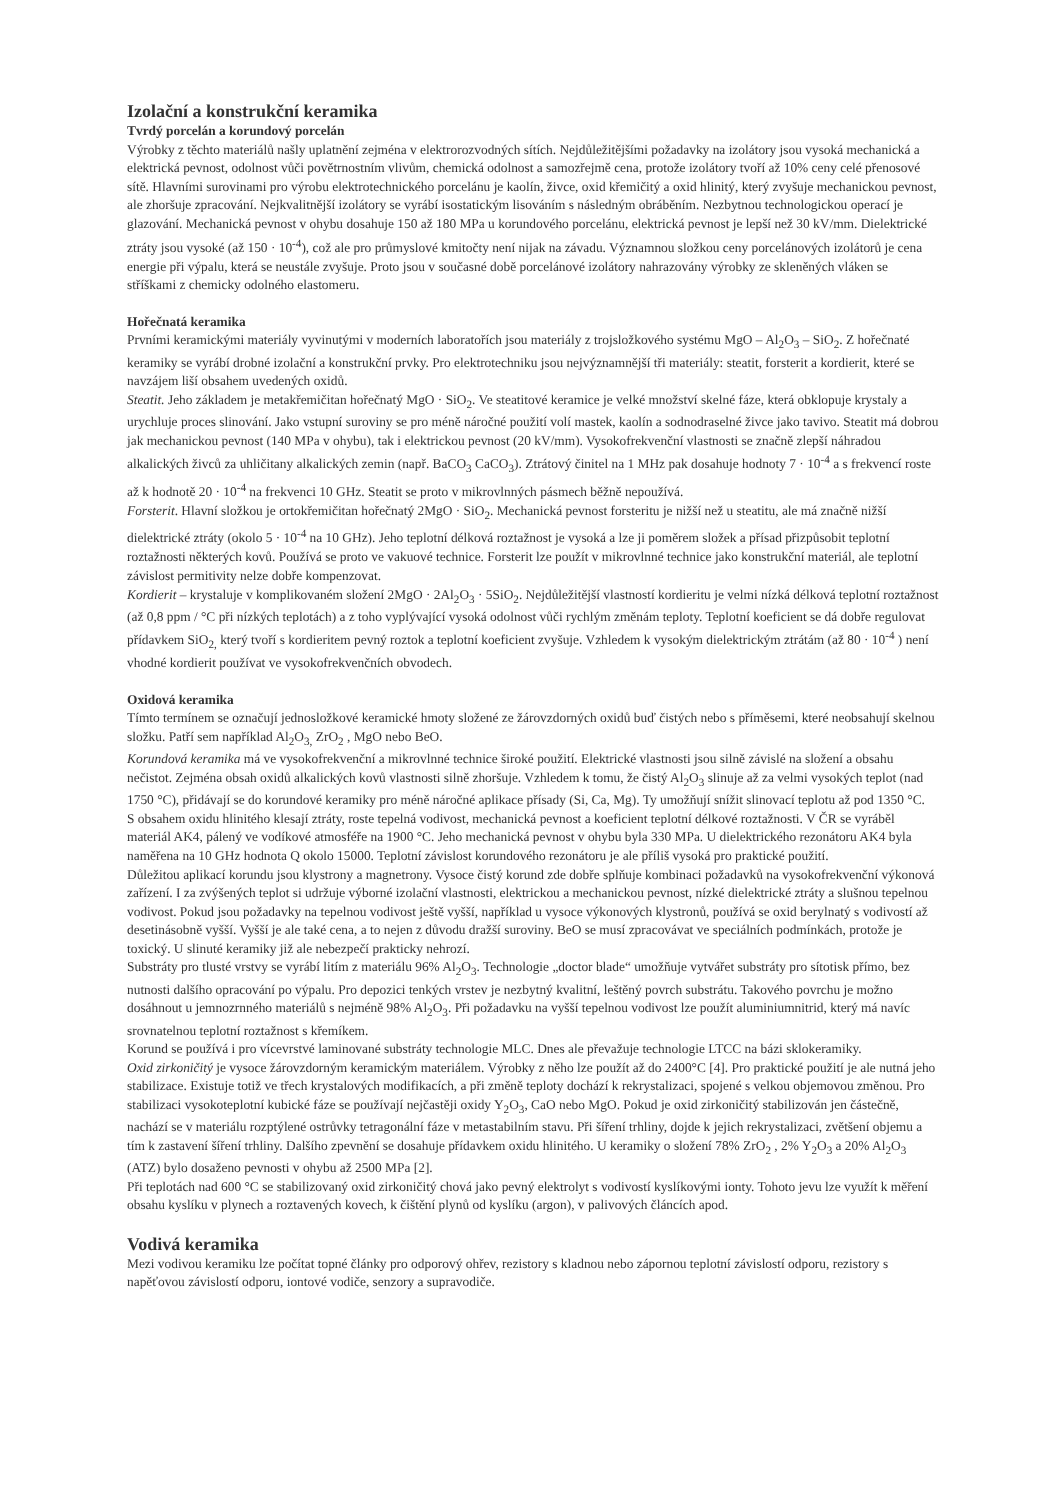Izolační a konstrukční keramika
Tvrdý porcelán a korundový porcelán
Výrobky z těchto materiálů našly uplatnění zejména v elektrorozvodných sítích. Nejdůležitějšími požadavky na izolátory jsou vysoká mechanická a elektrická pevnost, odolnost vůči povětrnostním vlivům, chemická odolnost a samozřejmě cena, protože izolátory tvoří až 10% ceny celé přenosové sítě. Hlavními surovinami pro výrobu elektrotechnického porcelánu je kaolín, živce, oxid křemičitý a oxid hlinitý, který zvyšuje mechanickou pevnost, ale zhoršuje zpracování. Nejkvalitnější izolátory se vyrábí isostatickým lisováním s následným obráběním. Nezbytnou technologickou operací je glazování. Mechanická pevnost v ohybu dosahuje 150 až 180 MPa u korundového porcelánu, elektrická pevnost je lepší než 30 kV/mm. Dielektrické ztráty jsou vysoké (až 150 · 10<sup>-4</sup>), což ale pro průmyslové kmitočty není nijak na závadu. Významnou složkou ceny porcelánových izolátorů je cena energie při výpalu, která se neustále zvyšuje. Proto jsou v současné době porcelánové izolátory nahrazovány výrobky ze skleněných vláken se stříškami z chemicky odolného elastomeru.
Hořečnatá keramika
Prvními keramickými materiály vyvinutými v moderních laboratořích jsou materiály z trojsložkového systému MgO – Al<sub>2</sub>O<sub>3</sub> – SiO<sub>2</sub>. Z hořečnaté keramiky se vyrábí drobné izolační a konstrukční prvky. Pro elektrotechniku jsou nejvýznamnější tři materiály: steatit, forsterit a kordierit, které se navzájem liší obsahem uvedených oxidů.
Steatit. Jeho základem je metakřemičitan hořečnatý MgO · SiO<sub>2</sub>. Ve steatitové keramice je velké množství skelné fáze, která obklopuje krystaly a urychluje proces slinování. Jako vstupní suroviny se pro méně náročné použití volí mastek, kaolín a sodnodraselné živce jako tavivo. Steatit má dobrou jak mechanickou pevnost (140 MPa v ohybu), tak i elektrickou pevnost (20 kV/mm). Vysokofrekvenční vlastnosti se značně zlepší náhradou alkalických živců za uhličitany alkalických zemin (např. BaCO<sub>3</sub> CaCO<sub>3</sub>). Ztrátový činitel na 1 MHz pak dosahuje hodnoty 7 · 10<sup>-4</sup> a s frekvencí roste až k hodnotě 20 · 10<sup>-4</sup> na frekvenci 10 GHz. Steatit se proto v mikrovlnných pásmech běžně nepoužívá.
Forsterit. Hlavní složkou je ortokřemičitan hořečnatý 2MgO · SiO<sub>2</sub>. Mechanická pevnost forsteritu je nižší než u steatitu, ale má značně nižší dielektrické ztráty (okolo 5 · 10<sup>-4</sup> na 10 GHz). Jeho teplotní délková roztažnost je vysoká a lze ji poměrem složek a přísad přizpůsobit teplotní roztažnosti některých kovů. Používá se proto ve vakuové technice. Forsterit lze použít v mikrovlnné technice jako konstrukční materiál, ale teplotní závislost permitivity nelze dobře kompenzovat.
Kordierit – krystaluje v komplikovaném složení 2MgO · 2Al<sub>2</sub>O<sub>3</sub> · 5SiO<sub>2</sub>. Nejdůležitější vlastností kordieritu je velmi nízká délková teplotní roztažnost (až 0,8 ppm / °C při nízkých teplotách) a z toho vyplývající vysoká odolnost vůči rychlým změnám teploty. Teplotní koeficient se dá dobře regulovat přídavkem SiO<sub>2,</sub> který tvoří s kordieritem pevný roztok a teplotní koeficient zvyšuje. Vzhledem k vysokým dielektrickým ztrátám (až 80 · 10<sup>-4</sup> ) není vhodné kordierit používat ve vysokofrekvenčních obvodech.
Oxidová keramika
Tímto termínem se označují jednosložkové keramické hmoty složené ze žárovzdorných oxidů buď čistých nebo s příměsemi, které neobsahují skelnou složku. Patří sem například Al<sub>2</sub>O<sub>3,</sub> ZrO<sub>2</sub> , MgO nebo BeO.
Korundová keramika má ve vysokofrekvenční a mikrovlnné technice široké použití. Elektrické vlastnosti jsou silně závislé na složení a obsahu nečistot. Zejména obsah oxidů alkalických kovů vlastnosti silně zhoršuje. Vzhledem k tomu, že čistý Al<sub>2</sub>O<sub>3</sub> slinuje až za velmi vysokých teplot (nad 1750 °C), přidávají se do korundové keramiky pro méně náročné aplikace přísady (Si, Ca, Mg). Ty umožňují snížit slinovací teplotu až pod 1350 °C.
S obsahem oxidu hlinitého klesají ztráty, roste tepelná vodivost, mechanická pevnost a koeficient teplotní délkové roztažnosti. V ČR se vyráběl materiál AK4, pálený ve vodíkové atmosféře na 1900 °C. Jeho mechanická pevnost v ohybu byla 330 MPa. U dielektrického rezonátoru AK4 byla naměřena na 10 GHz hodnota Q okolo 15000. Teplotní závislost korundového rezonátoru je ale příliš vysoká pro praktické použití.
Důležitou aplikací korundu jsou klystrony a magnetrony. Vysoce čistý korund zde dobře splňuje kombinaci požadavků na vysokofrekvenční výkonová zařízení. I za zvýšených teplot si udržuje výborné izolační vlastnosti, elektrickou a mechanickou pevnost, nízké dielektrické ztráty a slušnou tepelnou vodivost. Pokud jsou požadavky na tepelnou vodivost ještě vyšší, například u vysoce výkonových klystronů, používá se oxid berylnatý s vodivostí až desetinásobně vyšší. Vyšší je ale také cena, a to nejen z důvodu dražší suroviny. BeO se musí zpracovávat ve speciálních podmínkách, protože je toxický. U slinuté keramiky již ale nebezpečí prakticky nehrozí.
Substráty pro tlusté vrstvy se vyrábí litím z materiálu 96% Al<sub>2</sub>O<sub>3</sub>. Technologie „doctor blade“ umožňuje vytvářet substráty pro sítotisk přímo, bez nutnosti dalšího opracování po výpalu. Pro depozici tenkých vrstev je nezbytný kvalitní, leštěný povrch substrátu. Takového povrchu je možno dosáhnout u jemnozrnného materiálů s nejméně 98% Al<sub>2</sub>O<sub>3</sub>. Při požadavku na vyšší tepelnou vodivost lze použít aluminiumnitrid, který má navíc srovnatelnou teplotní roztažnost s křemíkem.
Korund se používá i pro vícevrstvé laminované substráty technologie MLC. Dnes ale převažuje technologie LTCC na bázi sklokeramiky.
Oxid zirkoničitý je vysoce žárovzdorným keramickým materiálem. Výrobky z něho lze použít až do 2400°C [4]. Pro praktické použití je ale nutná jeho stabilizace. Existuje totiž ve třech krystalových modifikacích, a při změně teploty dochází k rekrystalizaci, spojené s velkou objemovou změnou. Pro stabilizaci vysokoteplotní kubické fáze se používají nejčastěji oxidy Y<sub>2</sub>O<sub>3</sub>, CaO nebo MgO. Pokud je oxid zirkoničitý stabilizován jen částečně, nachází se v materiálu rozptýlené ostrůvky tetragonální fáze v metastabilním stavu. Při šíření trhliny, dojde k jejich rekrystalizaci, zvětšení objemu a tím k zastavení šíření trhliny. Dalšího zpevnění se dosahuje přídavkem oxidu hlinitého. U keramiky o složení 78% ZrO<sub>2</sub> , 2% Y<sub>2</sub>O<sub>3</sub> a 20% Al<sub>2</sub>O<sub>3</sub> (ATZ) bylo dosaženo pevnosti v ohybu až 2500 MPa [2].
Při teplotách nad 600 °C se stabilizovaný oxid zirkoničitý chová jako pevný elektrolyt s vodivostí kyslíkovými ionty. Tohoto jevu lze využít k měření obsahu kyslíku v plynech a roztavených kovech, k čištění plynů od kyslíku (argon), v palivových článcích apod.
Vodivá keramika
Mezi vodivou keramiku lze počítat topné články pro odporový ohřev, rezistory s kladnou nebo zápornou teplotní závislostí odporu, rezistory s napěťovou závislostí odporu, iontové vodiče, senzory a supravodiče.